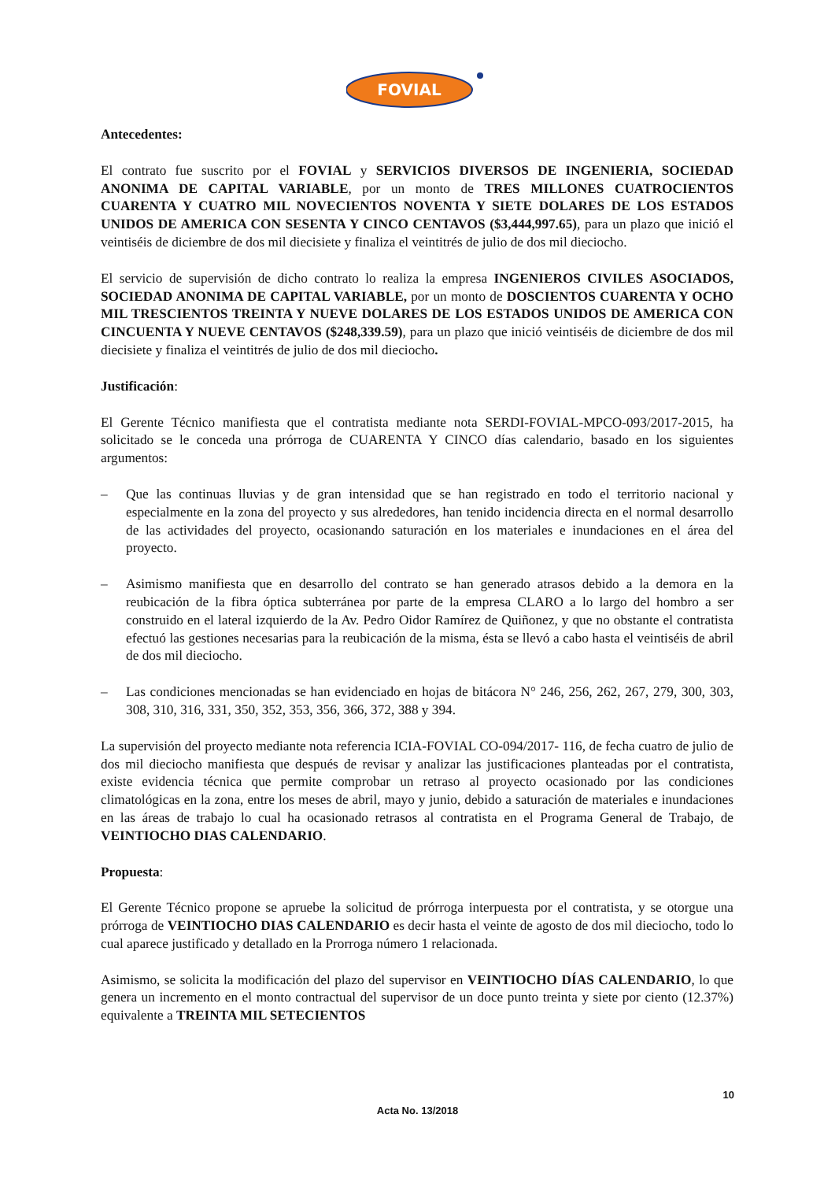FOVIAL
Antecedentes:
El contrato fue suscrito por el FOVIAL y SERVICIOS DIVERSOS DE INGENIERIA, SOCIEDAD ANONIMA DE CAPITAL VARIABLE, por un monto de TRES MILLONES CUATROCIENTOS CUARENTA Y CUATRO MIL NOVECIENTOS NOVENTA Y SIETE DOLARES DE LOS ESTADOS UNIDOS DE AMERICA CON SESENTA Y CINCO CENTAVOS ($3,444,997.65), para un plazo que inició el veintiséis de diciembre de dos mil diecisiete y finaliza el veintitrés de julio de dos mil dieciocho.
El servicio de supervisión de dicho contrato lo realiza la empresa INGENIEROS CIVILES ASOCIADOS, SOCIEDAD ANONIMA DE CAPITAL VARIABLE, por un monto de DOSCIENTOS CUARENTA Y OCHO MIL TRESCIENTOS TREINTA Y NUEVE DOLARES DE LOS ESTADOS UNIDOS DE AMERICA CON CINCUENTA Y NUEVE CENTAVOS ($248,339.59), para un plazo que inició veintiséis de diciembre de dos mil diecisiete y finaliza el veintitrés de julio de dos mil dieciocho.
Justificación:
El Gerente Técnico manifiesta que el contratista mediante nota SERDI-FOVIAL-MPCO-093/2017-2015, ha solicitado se le conceda una prórroga de CUARENTA Y CINCO días calendario, basado en los siguientes argumentos:
– Que las continuas lluvias y de gran intensidad que se han registrado en todo el territorio nacional y especialmente en la zona del proyecto y sus alrededores, han tenido incidencia directa en el normal desarrollo de las actividades del proyecto, ocasionando saturación en los materiales e inundaciones en el área del proyecto.
– Asimismo manifiesta que en desarrollo del contrato se han generado atrasos debido a la demora en la reubicación de la fibra óptica subterránea por parte de la empresa CLARO a lo largo del hombro a ser construido en el lateral izquierdo de la Av. Pedro Oidor Ramírez de Quiñonez, y que no obstante el contratista efectuó las gestiones necesarias para la reubicación de la misma, ésta se llevó a cabo hasta el veintiséis de abril de dos mil dieciocho.
– Las condiciones mencionadas se han evidenciado en hojas de bitácora N° 246, 256, 262, 267, 279, 300, 303, 308, 310, 316, 331, 350, 352, 353, 356, 366, 372, 388 y 394.
La supervisión del proyecto mediante nota referencia ICIA-FOVIAL CO-094/2017- 116, de fecha cuatro de julio de dos mil dieciocho manifiesta que después de revisar y analizar las justificaciones planteadas por el contratista, existe evidencia técnica que permite comprobar un retraso al proyecto ocasionado por las condiciones climatológicas en la zona, entre los meses de abril, mayo y junio, debido a saturación de materiales e inundaciones en las áreas de trabajo lo cual ha ocasionado retrasos al contratista en el Programa General de Trabajo, de VEINTIOCHO DIAS CALENDARIO.
Propuesta:
El Gerente Técnico propone se apruebe la solicitud de prórroga interpuesta por el contratista, y se otorgue una prórroga de VEINTIOCHO DIAS CALENDARIO es decir hasta el veinte de agosto de dos mil dieciocho, todo lo cual aparece justificado y detallado en la Prorroga número 1 relacionada.
Asimismo, se solicita la modificación del plazo del supervisor en VEINTIOCHO DÍAS CALENDARIO, lo que genera un incremento en el monto contractual del supervisor de un doce punto treinta y siete por ciento (12.37%) equivalente a TREINTA MIL SETECIENTOS
10
Acta No. 13/2018